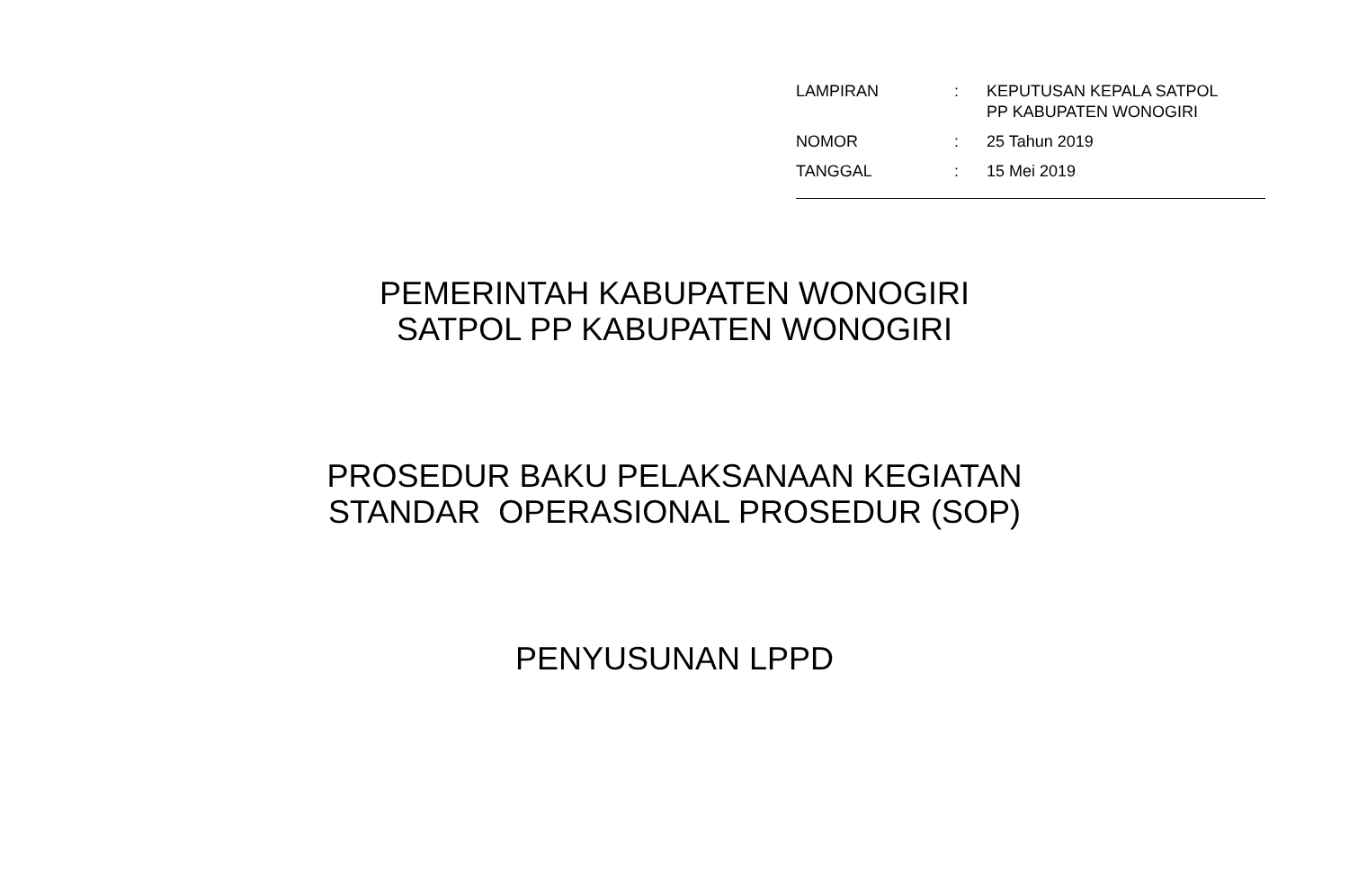| LAMPIRAN | : | KEPUTUSAN KEPALA SATPOL PP KABUPATEN WONOGIRI |
| NOMOR | : | 25 Tahun 2019 |
| TANGGAL | : | 15 Mei 2019 |
PEMERINTAH KABUPATEN WONOGIRI
SATPOL PP KABUPATEN WONOGIRI
PROSEDUR BAKU PELAKSANAAN KEGIATAN
STANDAR OPERASIONAL PROSEDUR (SOP)
PENYUSUNAN LPPD